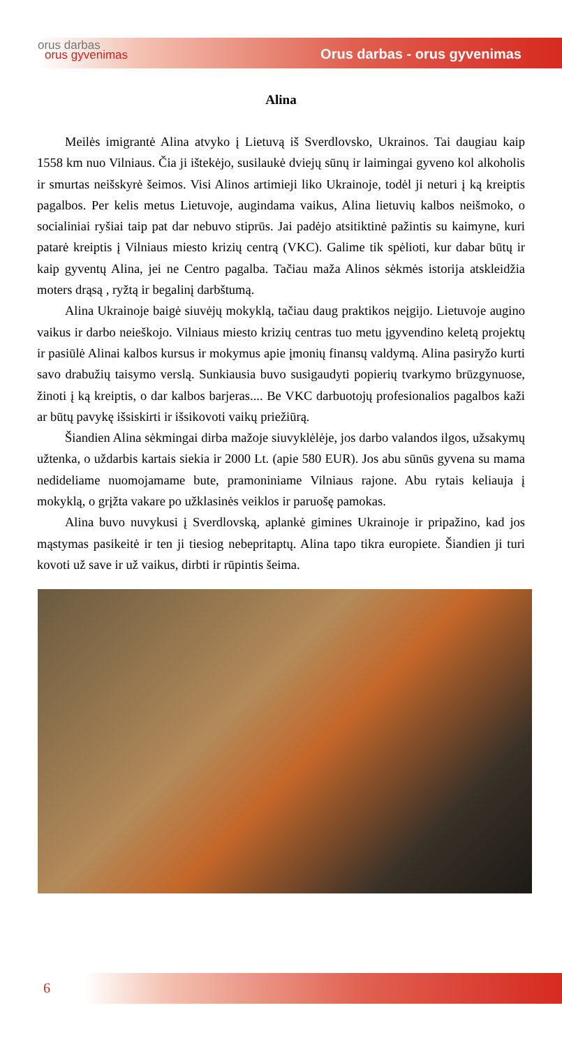orus darbas
orus gyvenimas
Orus darbas - orus gyvenimas
Alina
Meilės imigrantė Alina atvyko į Lietuvą iš Sverdlovsko, Ukrainos. Tai daugiau kaip 1558 km nuo Vilniaus. Čia ji ištekėjo, susilaukė dviejų sūnų ir laimingai gyveno kol alkoholis ir smurtas neišskyrė šeimos. Visi Alinos artimieji liko Ukrainoje, todėl ji neturi į ką kreiptis pagalbos. Per kelis metus Lietuvoje, augindama vaikus, Alina lietuvių kalbos neišmoko, o socialiniai ryšiai taip pat dar nebuvo stiprūs. Jai padėjo atsitiktinė pažintis su kaimyne, kuri patarė kreiptis į Vilniaus miesto krizių centrą (VKC). Galime tik spėlioti, kur dabar būtų ir kaip gyventų Alina, jei ne Centro pagalba. Tačiau maža Alinos sėkmės istorija atskleidžia moters drąsą , ryžtą ir begalinį darbštumą.
Alina Ukrainoje baigė siuvėjų mokyklą, tačiau daug praktikos neįgijo. Lietuvoje augino vaikus ir darbo neieškojo. Vilniaus miesto krizių centras tuo metu įgyvendino keletą projektų ir pasiūlė Alinai kalbos kursus ir mokymus apie įmonių finansų valdymą. Alina pasiryžo kurti savo drabužių taisymo verslą. Sunkiausia buvo susigaudyti popierių tvarkymo brūzgynuose, žinoti į ką kreiptis, o dar kalbos barjeras.... Be VKC darbuotojų profesionalios pagalbos kaži ar būtų pavykę išsiskirti ir išsikovoti vaikų priežiūrą.
Šiandien Alina sėkmingai dirba mažoje siuvyklėlėje, jos darbo valandos ilgos, užsakymų užtenka, o uždarbis kartais siekia ir 2000 Lt. (apie 580 EUR). Jos abu sūnūs gyvena su mama nedideliame nuomojamame bute, pramoniniame Vilniaus rajone. Abu rytais keliauja į mokyklą, o grįžta vakare po užklasinės veiklos ir paruošę pamokas.
Alina buvo nuvykusi į Sverdlovską, aplankė gimines Ukrainoje ir pripažino, kad jos mąstymas pasikeitė ir ten ji tiesiog nebepritaptų. Alina tapo tikra europiete. Šiandien ji turi kovoti už save ir už vaikus, dirbti ir rūpintis šeima.
6